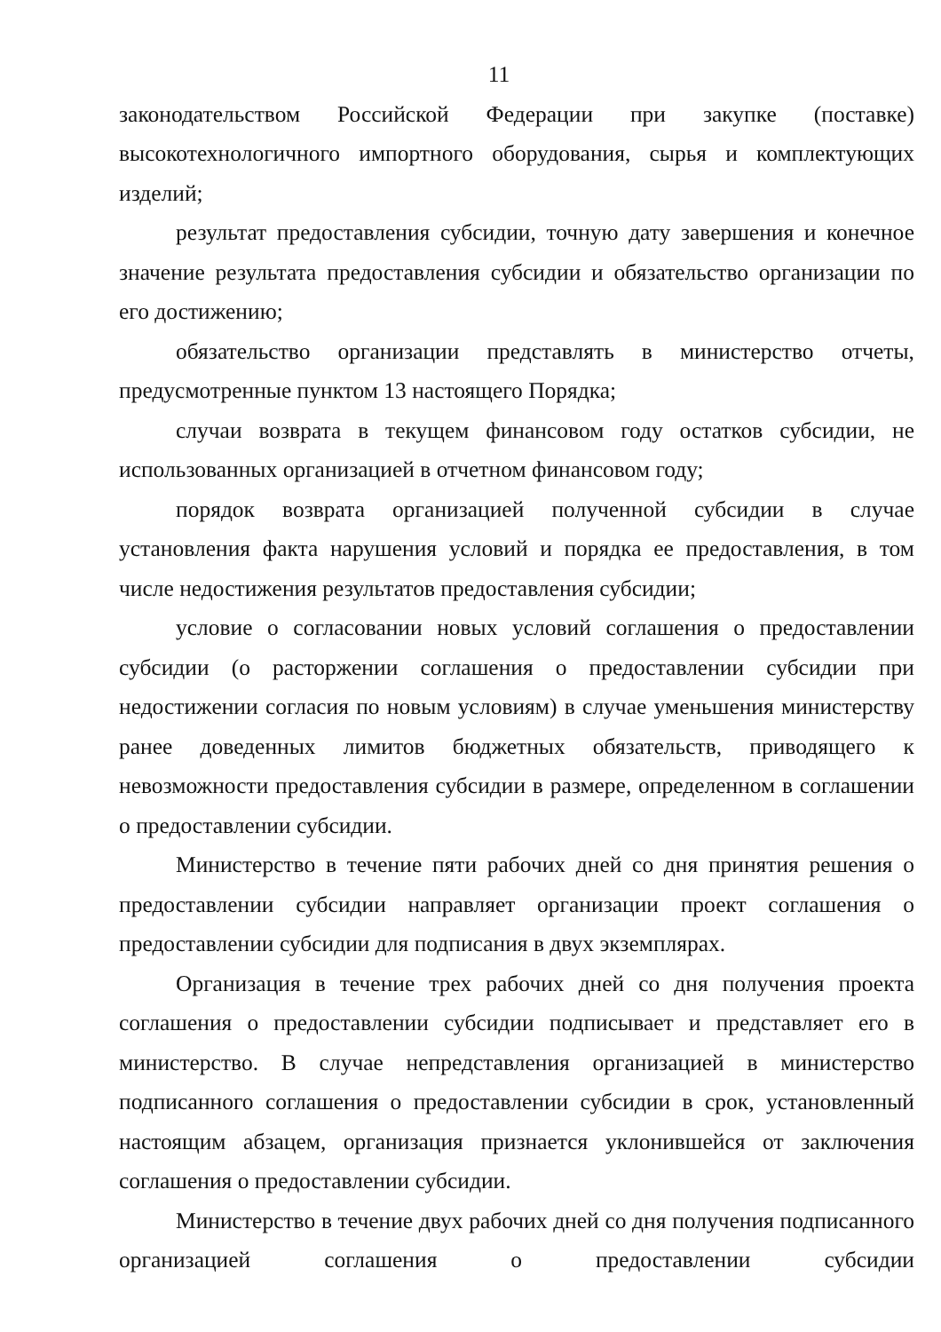11
законодательством Российской Федерации при закупке (поставке) высокотехнологичного импортного оборудования, сырья и комплектующих изделий;
результат предоставления субсидии, точную дату завершения и конечное значение результата предоставления субсидии и обязательство организации по его достижению;
обязательство организации представлять в министерство отчеты, предусмотренные пунктом 13 настоящего Порядка;
случаи возврата в текущем финансовом году остатков субсидии, не использованных организацией в отчетном финансовом году;
порядок возврата организацией полученной субсидии в случае установления факта нарушения условий и порядка ее предоставления, в том числе недостижения результатов предоставления субсидии;
условие о согласовании новых условий соглашения о предоставлении субсидии (о расторжении соглашения о предоставлении субсидии при недостижении согласия по новым условиям) в случае уменьшения министерству ранее доведенных лимитов бюджетных обязательств, приводящего к невозможности предоставления субсидии в размере, определенном в соглашении о предоставлении субсидии.
Министерство в течение пяти рабочих дней со дня принятия решения о предоставлении субсидии направляет организации проект соглашения о предоставлении субсидии для подписания в двух экземплярах.
Организация в течение трех рабочих дней со дня получения проекта соглашения о предоставлении субсидии подписывает и представляет его в министерство. В случае непредставления организацией в министерство подписанного соглашения о предоставлении субсидии в срок, установленный настоящим абзацем, организация признается уклонившейся от заключения соглашения о предоставлении субсидии.
Министерство в течение двух рабочих дней со дня получения подписанного организацией соглашения о предоставлении субсидии